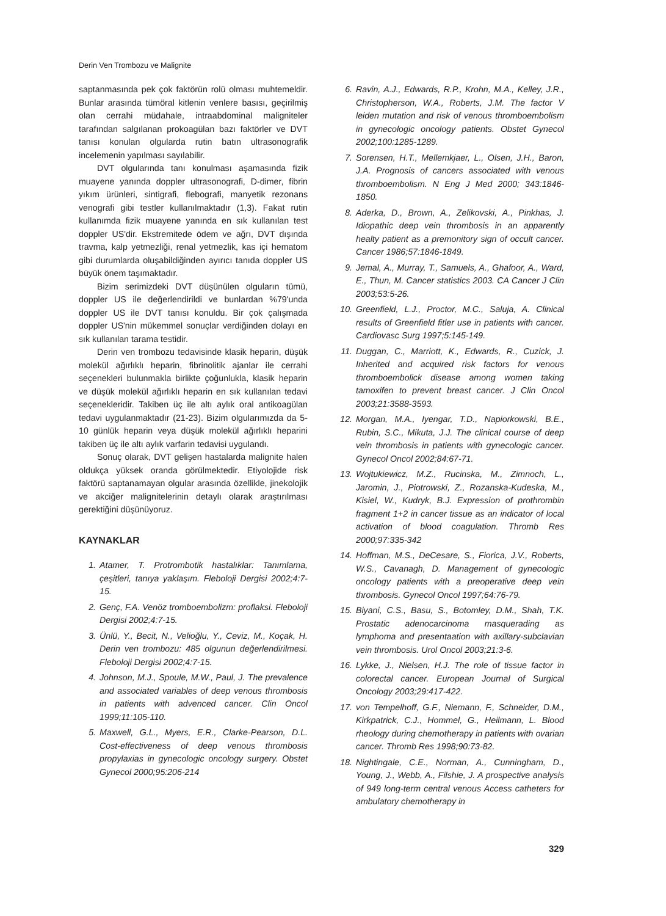Derin Ven Trombozu ve Malignite
saptanmasında pek çok faktörün rolü olması muhtemeldir. Bunlar arasında tümöral kitlenin venlere basısı, geçirilmiş olan cerrahi müdahale, intraabdominal maligniteler tarafından salgılanan prokoagülan bazı faktörler ve DVT tanısı konulan olgularda rutin batın ultrasonografik incelemenin yapılması sayılabilir.
DVT olgularında tanı konulması aşamasında fizik muayene yanında doppler ultrasonografi, D-dimer, fibrin yıkım ürünleri, sintigrafi, flebografi, manyetik rezonans venografi gibi testler kullanılmaktadır (1,3). Fakat rutin kullanımda fizik muayene yanında en sık kullanılan test doppler US'dir. Ekstremitede ödem ve ağrı, DVT dışında travma, kalp yetmezliği, renal yetmezlik, kas içi hematom gibi durumlarda oluşabildiğinden ayırıcı tanıda doppler US büyük önem taşımaktadır.
Bizim serimizdeki DVT düşünülen olguların tümü, doppler US ile değerlendirildi ve bunlardan %79'unda doppler US ile DVT tanısı konuldu. Bir çok çalışmada doppler US'nin mükemmel sonuçlar verdiğinden dolayı en sık kullanılan tarama testidir.
Derin ven trombozu tedavisinde klasik heparin, düşük molekül ağırlıklı heparin, fibrinolitik ajanlar ile cerrahi seçenekleri bulunmakla birlikte çoğunlukla, klasik heparin ve düşük molekül ağırlıklı heparin en sık kullanılan tedavi seçenekleridir. Takiben üç ile altı aylık oral antikoagülan tedavi uygulanmaktadır (21-23). Bizim olgularımızda da 5-10 günlük heparin veya düşük molekül ağırlıklı heparini takiben üç ile altı aylık varfarin tedavisi uygulandı.
Sonuç olarak, DVT gelişen hastalarda malignite halen oldukça yüksek oranda görülmektedir. Etiyolojide risk faktörü saptanamayan olgular arasında özellikle, jinekolojik ve akciğer malignitelerinin detaylı olarak araştırılması gerektiğini düşünüyoruz.
KAYNAKLAR
1. Atamer, T. Protrombotik hastalıklar: Tanımlama, çeşitleri, tanıya yaklaşım. Fleboloji Dergisi 2002;4:7-15.
2. Genç, F.A. Venöz tromboembolizm: proflaksi. Fleboloji Dergisi 2002;4:7-15.
3. Ünlü, Y., Becit, N., Velioğlu, Y., Ceviz, M., Koçak, H. Derin ven trombozu: 485 olgunun değerlendirilmesi. Fleboloji Dergisi 2002;4:7-15.
4. Johnson, M.J., Spoule, M.W., Paul, J. The prevalence and associated variables of deep venous thrombosis in patients with advenced cancer. Clin Oncol 1999;11:105-110.
5. Maxwell, G.L., Myers, E.R., Clarke-Pearson, D.L. Cost-effectiveness of deep venous thrombosis propylaxias in gynecologic oncology surgery. Obstet Gynecol 2000;95:206-214
6. Ravin, A.J., Edwards, R.P., Krohn, M.A., Kelley, J.R., Christopherson, W.A., Roberts, J.M. The factor V leiden mutation and risk of venous thromboembolism in gynecologic oncology patients. Obstet Gynecol 2002;100:1285-1289.
7. Sorensen, H.T., Mellemkjaer, L., Olsen, J.H., Baron, J.A. Prognosis of cancers associated with venous thromboembolism. N Eng J Med 2000; 343:1846-1850.
8. Aderka, D., Brown, A., Zelikovski, A., Pinkhas, J. Idiopathic deep vein thrombosis in an apparently healty patient as a premonitory sign of occult cancer. Cancer 1986;57:1846-1849.
9. Jemal, A., Murray, T., Samuels, A., Ghafoor, A., Ward, E., Thun, M. Cancer statistics 2003. CA Cancer J Clin 2003;53:5-26.
10. Greenfield, L.J., Proctor, M.C., Saluja, A. Clinical results of Greenfield fitler use in patients with cancer. Cardiovasc Surg 1997;5:145-149.
11. Duggan, C., Marriott, K., Edwards, R., Cuzick, J. Inherited and acquired risk factors for venous thromboembolick disease among women taking tamoxifen to prevent breast cancer. J Clin Oncol 2003;21:3588-3593.
12. Morgan, M.A., Iyengar, T.D., Napiorkowski, B.E., Rubin, S.C., Mikuta, J.J. The clinical course of deep vein thrombosis in patients with gynecologic cancer. Gynecol Oncol 2002;84:67-71.
13. Wojtukiewicz, M.Z., Rucinska, M., Zimnoch, L., Jaromin, J., Piotrowski, Z., Rozanska-Kudeska, M., Kisiel, W., Kudryk, B.J. Expression of prothrombin fragment 1+2 in cancer tissue as an indicator of local activation of blood coagulation. Thromb Res 2000;97:335-342
14. Hoffman, M.S., DeCesare, S., Fiorica, J.V., Roberts, W.S., Cavanagh, D. Management of gynecologic oncology patients with a preoperative deep vein thrombosis. Gynecol Oncol 1997;64:76-79.
15. Biyani, C.S., Basu, S., Botomley, D.M., Shah, T.K. Prostatic adenocarcinoma masquerading as lymphoma and presentaation with axillary-subclavian vein thrombosis. Urol Oncol 2003;21:3-6.
16. Lykke, J., Nielsen, H.J. The role of tissue factor in colorectal cancer. European Journal of Surgical Oncology 2003;29:417-422.
17. von Tempelhoff, G.F., Niemann, F., Schneider, D.M., Kirkpatrick, C.J., Hommel, G., Heilmann, L. Blood rheology during chemotherapy in patients with ovarian cancer. Thromb Res 1998;90:73-82.
18. Nightingale, C.E., Norman, A., Cunningham, D., Young, J., Webb, A., Filshie, J. A prospective analysis of 949 long-term central venous Access catheters for ambulatory chemotherapy in
329